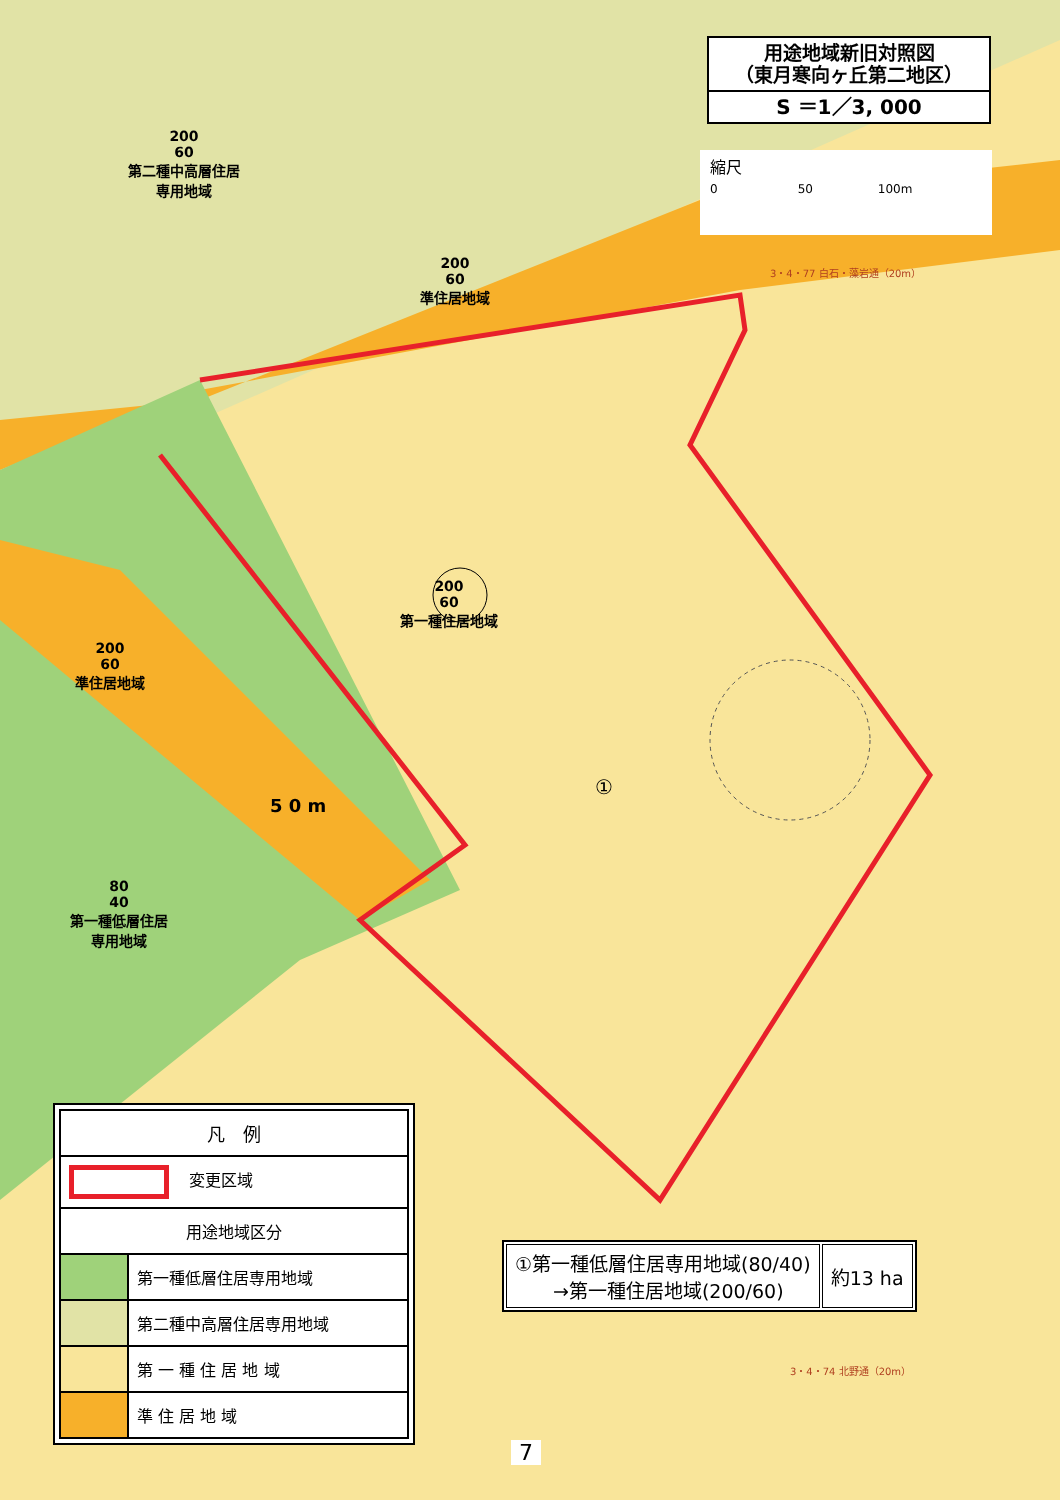用途地域新旧対照図
（東月寒向ヶ丘第二地区）
S ＝1／3, 000
縮尺
0 50 100m
200
60
第二種中高層住居
専用地域
200
60
準住居地域
200
60
第一種住居地域
200
60
準住居地域
80
40
第一種低層住居
専用地域
①
5 0 m
3・4・77 白石・藻岩通（20m）
3・4・74 北野通（20m）
| 凡 例 | |
| --- | --- |
| 変更区域 | |
| 用途地域区分 | |
| | 第一種低層住居専用地域 |
| | 第二種中高層住居専用地域 |
| | 第 一 種 住 居 地 域 |
| | 準 住 居 地 域 |
| ①第一種低層住居専用地域(80/40) →第一種住居地域(200/60) | 約13 ha |
7